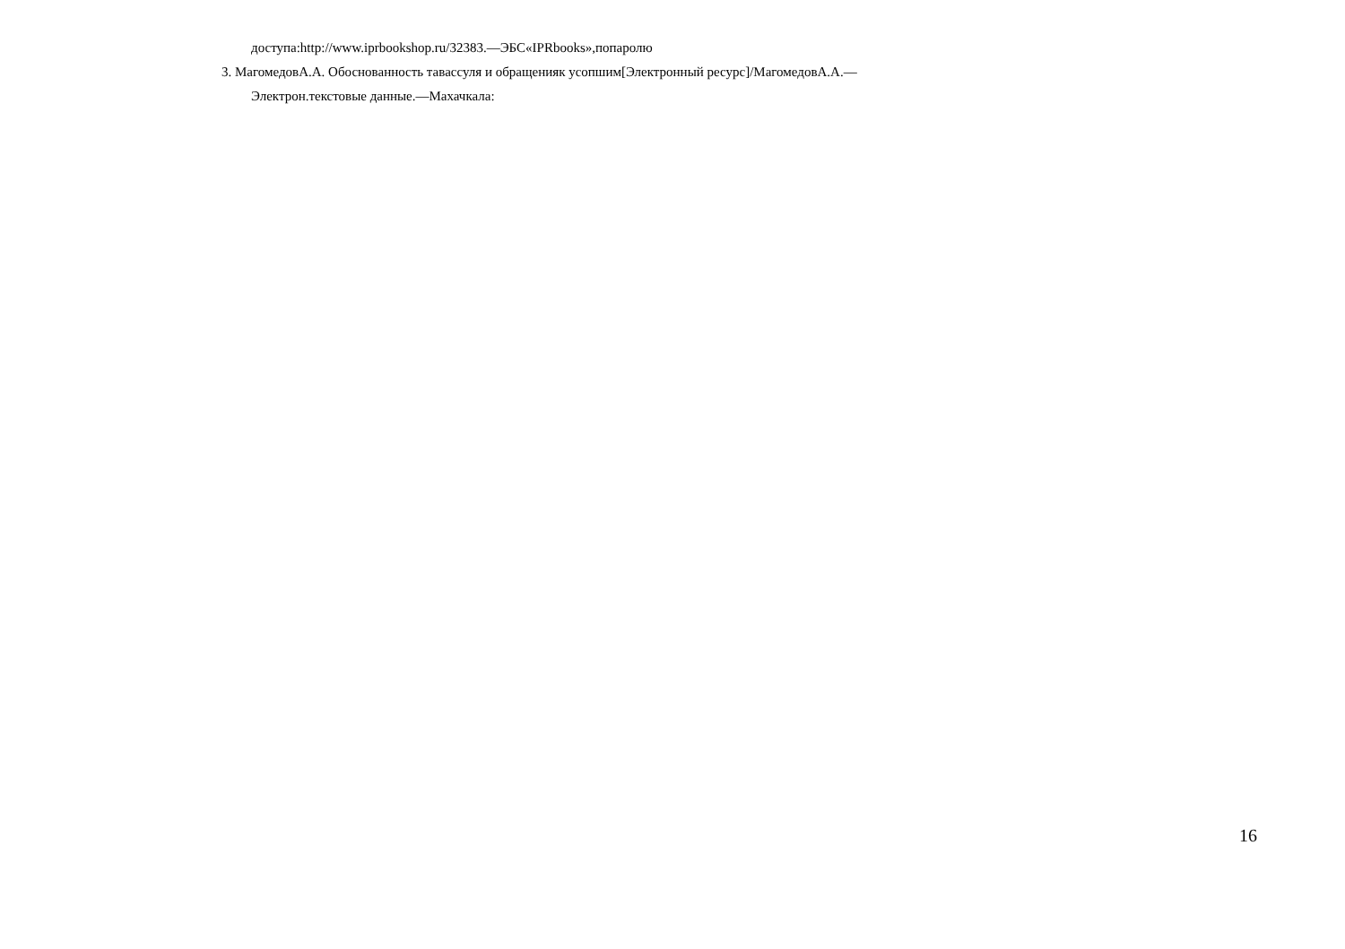доступа:http://www.iprbookshop.ru/32383.—ЭБС«IPRbooks»,попаролю
3. МагомедовА.А. Обоснованность тавассуля и обращенияк усопшим[Электронный ресурс]/МагомедовА.А.—
Электрон.текстовые данные.—Махачкала:
16